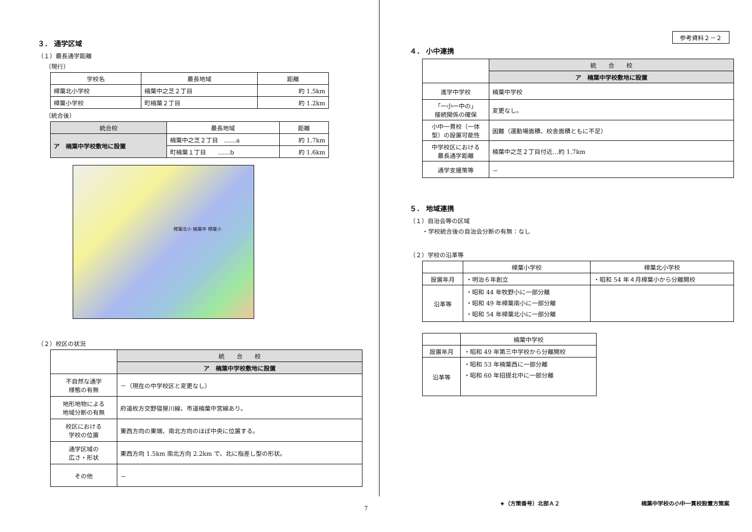３． 通学区域
（１）最長通学距離
（現行）
| 学校名 | 最長地域 | 距離 |
| 樟葉北小学校 | 楠葉中之芝２丁目 | 約 1.5km |
| 樟葉小学校 | 町楠葉２丁目 | 約 1.2km |
（統合後）
| 統合校 | 最長地域 | 距離 |
| ア 楠葉中学校敷地に設置 | 楠葉中之芝２丁目 ……a | 約 1.7km |
| | 町楠葉１丁目 ……b | 約 1.6km |
樟葉北小 楠葉中 樟葉小
（２）校区の状況
| | 統 合 校 |
| | ア 楠葉中学校敷地に設置 |
| 不自然な通学 様態の有無 | －（現在の中学校区と変更なし） |
| 地形地物による 地域分断の有無 | 府道枚方交野寝屋川線、市道楠葉中宮線あり。 |
| 校区における 学校の位置 | 東西方向の東端、南北方向のほぼ中央に位置する。 |
| 通学区域の 広さ・形状 | 東西方向 1.5km 南北方向 2.2km で、北に指差し型の形状。 |
| その他 | － |
7
参考資料２－２
４． 小中連携
| | 統 合 校 |
| | ア 楠葉中学校敷地に設置 |
| 進学中学校 | 楠葉中学校 |
| 「一小一中の」 接続関係の確保 | 変更なし。 |
| 小中一貫校（一体 型）の設置可能性 | 困難（運動場面積、校舎面積ともに不足） |
| 中学校区における 最長通学距離 | 楠葉中之芝２丁目付近…約 1.7km |
| 通学支援策等 | － |
５． 地域連携
（１）自治会等の区域
・学校統合後の自治会分断の有無：なし
（２）学校の沿革等
| | 樟葉小学校 | 樟葉北小学校 |
| 設置年月 | ・明治６年創立 | ・昭和 54 年４月樟葉小から分離開校 |
| 沿革等 | ・昭和 44 年牧野小に一部分離 ・昭和 49 年樟葉南小に一部分離 ・昭和 54 年樟葉北小に一部分離 | |
| | 楠葉中学校 |
| 設置年月 | ・昭和 49 年第三中学校から分離開校 |
| 沿革等 | ・昭和 53 年楠葉西に一部分離 ・昭和 60 年招提北中に一部分離 |
★（方策番号）北部Ａ２ 楠葉中学校の小中一貫校設置方策案